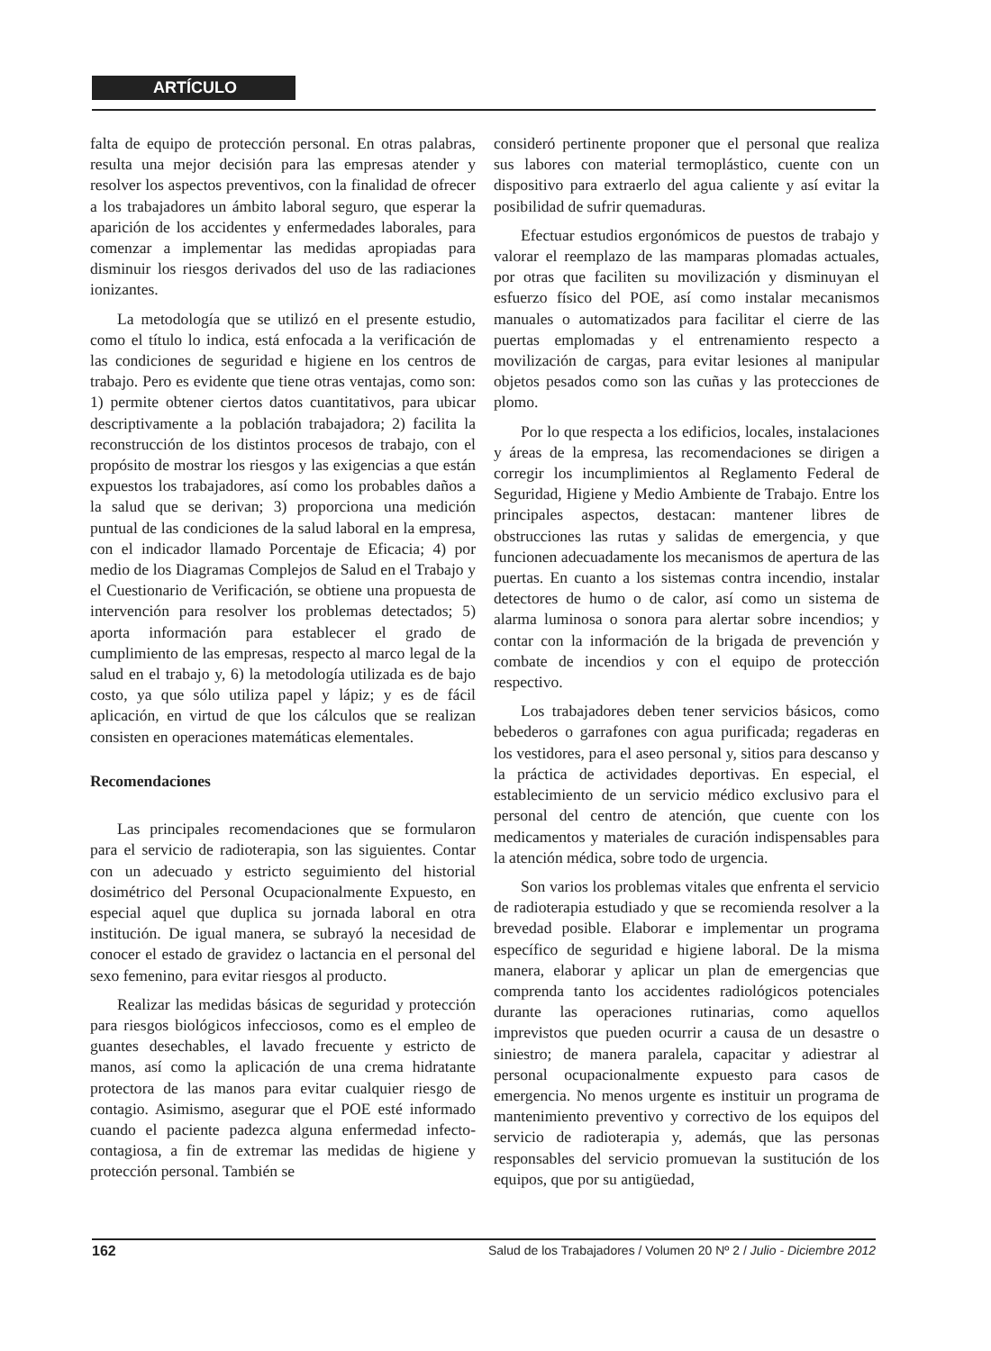ARTÍCULO
falta de equipo de protección personal. En otras palabras, resulta una mejor decisión para las empresas atender y resolver los aspectos preventivos, con la finalidad de ofrecer a los trabajadores un ámbito laboral seguro, que esperar la aparición de los accidentes y enfermedades laborales, para comenzar a implementar las medidas apropiadas para disminuir los riesgos derivados del uso de las radiaciones ionizantes.
La metodología que se utilizó en el presente estudio, como el título lo indica, está enfocada a la verificación de las condiciones de seguridad e higiene en los centros de trabajo. Pero es evidente que tiene otras ventajas, como son: 1) permite obtener ciertos datos cuantitativos, para ubicar descriptivamente a la población trabajadora; 2) facilita la reconstrucción de los distintos procesos de trabajo, con el propósito de mostrar los riesgos y las exigencias a que están expuestos los trabajadores, así como los probables daños a la salud que se derivan; 3) proporciona una medición puntual de las condiciones de la salud laboral en la empresa, con el indicador llamado Porcentaje de Eficacia; 4) por medio de los Diagramas Complejos de Salud en el Trabajo y el Cuestionario de Verificación, se obtiene una propuesta de intervención para resolver los problemas detectados; 5) aporta información para establecer el grado de cumplimiento de las empresas, respecto al marco legal de la salud en el trabajo y, 6) la metodología utilizada es de bajo costo, ya que sólo utiliza papel y lápiz; y es de fácil aplicación, en virtud de que los cálculos que se realizan consisten en operaciones matemáticas elementales.
Recomendaciones
Las principales recomendaciones que se formularon para el servicio de radioterapia, son las siguientes. Contar con un adecuado y estricto seguimiento del historial dosimétrico del Personal Ocupacionalmente Expuesto, en especial aquel que duplica su jornada laboral en otra institución. De igual manera, se subrayó la necesidad de conocer el estado de gravidez o lactancia en el personal del sexo femenino, para evitar riesgos al producto.
Realizar las medidas básicas de seguridad y protección para riesgos biológicos infecciosos, como es el empleo de guantes desechables, el lavado frecuente y estricto de manos, así como la aplicación de una crema hidratante protectora de las manos para evitar cualquier riesgo de contagio. Asimismo, asegurar que el POE esté informado cuando el paciente padezca alguna enfermedad infecto-contagiosa, a fin de extremar las medidas de higiene y protección personal. También se
consideró pertinente proponer que el personal que realiza sus labores con material termoplástico, cuente con un dispositivo para extraerlo del agua caliente y así evitar la posibilidad de sufrir quemaduras.
Efectuar estudios ergonómicos de puestos de trabajo y valorar el reemplazo de las mamparas plomadas actuales, por otras que faciliten su movilización y disminuyan el esfuerzo físico del POE, así como instalar mecanismos manuales o automatizados para facilitar el cierre de las puertas emplomadas y el entrenamiento respecto a movilización de cargas, para evitar lesiones al manipular objetos pesados como son las cuñas y las protecciones de plomo.
Por lo que respecta a los edificios, locales, instalaciones y áreas de la empresa, las recomendaciones se dirigen a corregir los incumplimientos al Reglamento Federal de Seguridad, Higiene y Medio Ambiente de Trabajo. Entre los principales aspectos, destacan: mantener libres de obstrucciones las rutas y salidas de emergencia, y que funcionen adecuadamente los mecanismos de apertura de las puertas. En cuanto a los sistemas contra incendio, instalar detectores de humo o de calor, así como un sistema de alarma luminosa o sonora para alertar sobre incendios; y contar con la información de la brigada de prevención y combate de incendios y con el equipo de protección respectivo.
Los trabajadores deben tener servicios básicos, como bebederos o garrafones con agua purificada; regaderas en los vestidores, para el aseo personal y, sitios para descanso y la práctica de actividades deportivas. En especial, el establecimiento de un servicio médico exclusivo para el personal del centro de atención, que cuente con los medicamentos y materiales de curación indispensables para la atención médica, sobre todo de urgencia.
Son varios los problemas vitales que enfrenta el servicio de radioterapia estudiado y que se recomienda resolver a la brevedad posible. Elaborar e implementar un programa específico de seguridad e higiene laboral. De la misma manera, elaborar y aplicar un plan de emergencias que comprenda tanto los accidentes radiológicos potenciales durante las operaciones rutinarias, como aquellos imprevistos que pueden ocurrir a causa de un desastre o siniestro; de manera paralela, capacitar y adiestrar al personal ocupacionalmente expuesto para casos de emergencia. No menos urgente es instituir un programa de mantenimiento preventivo y correctivo de los equipos del servicio de radioterapia y, además, que las personas responsables del servicio promuevan la sustitución de los equipos, que por su antigüedad,
162 Salud de los Trabajadores / Volumen 20 Nº 2 / Julio - Diciembre 2012